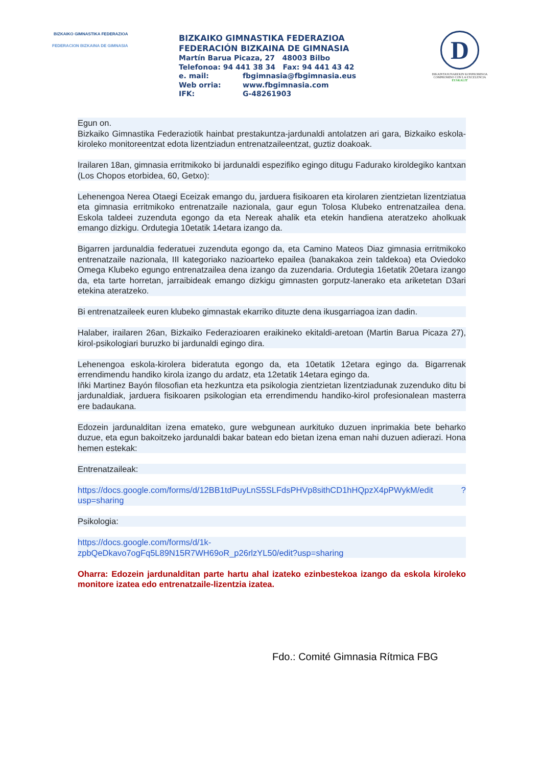BIZKAIKO GIMNASTIKA FEDERAZIOA
FEDERACION BIZKAINA DE GIMNASIA
BIZKAIKO GIMNASTIKA FEDERAZIOA
FEDERACIÓN BIZKAINA DE GIMNASIA
Martín Barua Picaza, 27 48003 Bilbo
Telefonoa: 94 441 38 34 Fax: 94 441 43 42
e. mail: fbgimnasia@fbgimnasia.eus
Web orria: www.fbgimnasia.com
IFK: G-48261903
D
BIKAINTASUNAREKIN KONPROMISOA
COMPROMISO CON LA EXCELENCIA
EUSKALIT
Egun on.
Bizkaiko Gimnastika Federaziotik hainbat prestakuntza-jardunaldi antolatzen ari gara, Bizkaiko eskola-kiroleko monitoreentzat edota lizentziadun entrenatzaileentzat, guztiz doakoak.
Irailaren 18an, gimnasia erritmikoko bi jardunaldi espezifiko egingo ditugu Fadurako kiroldegiko kantxan (Los Chopos etorbidea, 60, Getxo):
Lehenengoa Nerea Otaegi Eceizak emango du, jarduera fisikoaren eta kirolaren zientzietan lizentziatua eta gimnasia erritmikoko entrenatzaile nazionala, gaur egun Tolosa Klubeko entrenatzailea dena. Eskola taldeei zuzenduta egongo da eta Nereak ahalik eta etekin handiena ateratzeko aholkuak emango dizkigu. Ordutegia 10etatik 14etara izango da.
Bigarren jardunaldia federatuei zuzenduta egongo da, eta Camino Mateos Diaz gimnasia erritmikoko entrenatzaile nazionala, III kategoriako nazioarteko epailea (banakakoa zein taldekoa) eta Oviedoko Omega Klubeko egungo entrenatzailea dena izango da zuzendaria. Ordutegia 16etatik 20etara izango da, eta tarte horretan, jarraibideak emango dizkigu gimnasten gorputz-lanerako eta ariketetan D3ari etekina ateratzeko.
Bi entrenatzaileek euren klubeko gimnastak ekarriko dituzte dena ikusgarriagoa izan dadin.
Halaber, irailaren 26an, Bizkaiko Federazioaren eraikineko ekitaldi-aretoan (Martin Barua Picaza 27), kirol-psikologiari buruzko bi jardunaldi egingo dira.
Lehenengoa eskola-kirolera bideratuta egongo da, eta 10etatik 12etara egingo da. Bigarrenak errendimendu handiko kirola izango du ardatz, eta 12etatik 14etara egingo da.
Iñki Martinez Bayón filosofian eta hezkuntza eta psikologia zientzietan lizentziadunak zuzenduko ditu bi jardunaldiak, jarduera fisikoaren psikologian eta errendimendu handiko-kirol profesionalean masterra ere badaukana.
Edozein jardunalditan izena emateko, gure webgunean aurkituko duzuen inprimakia bete beharko duzue, eta egun bakoitzeko jardunaldi bakar batean edo bietan izena eman nahi duzuen adierazi. Hona hemen estekak:
Entrenatzaileak:
https://docs.google.com/forms/d/12BB1tdPuyLnS5SLFdsPHVp8sithCD1hHQpzX4pPWykM/edit ?usp=sharing
Psikologia:
https://docs.google.com/forms/d/1k-
zpbQeDkavo7ogFq5L89N15R7WH69oR_p26rlzYL50/edit?usp=sharing
Oharra: Edozein jardunalditan parte hartu ahal izateko ezinbestekoa izango da eskola kiroleko monitore izatea edo entrenatzaile-lizentzia izatea.
Fdo.: Comité Gimnasia Rítmica FBG